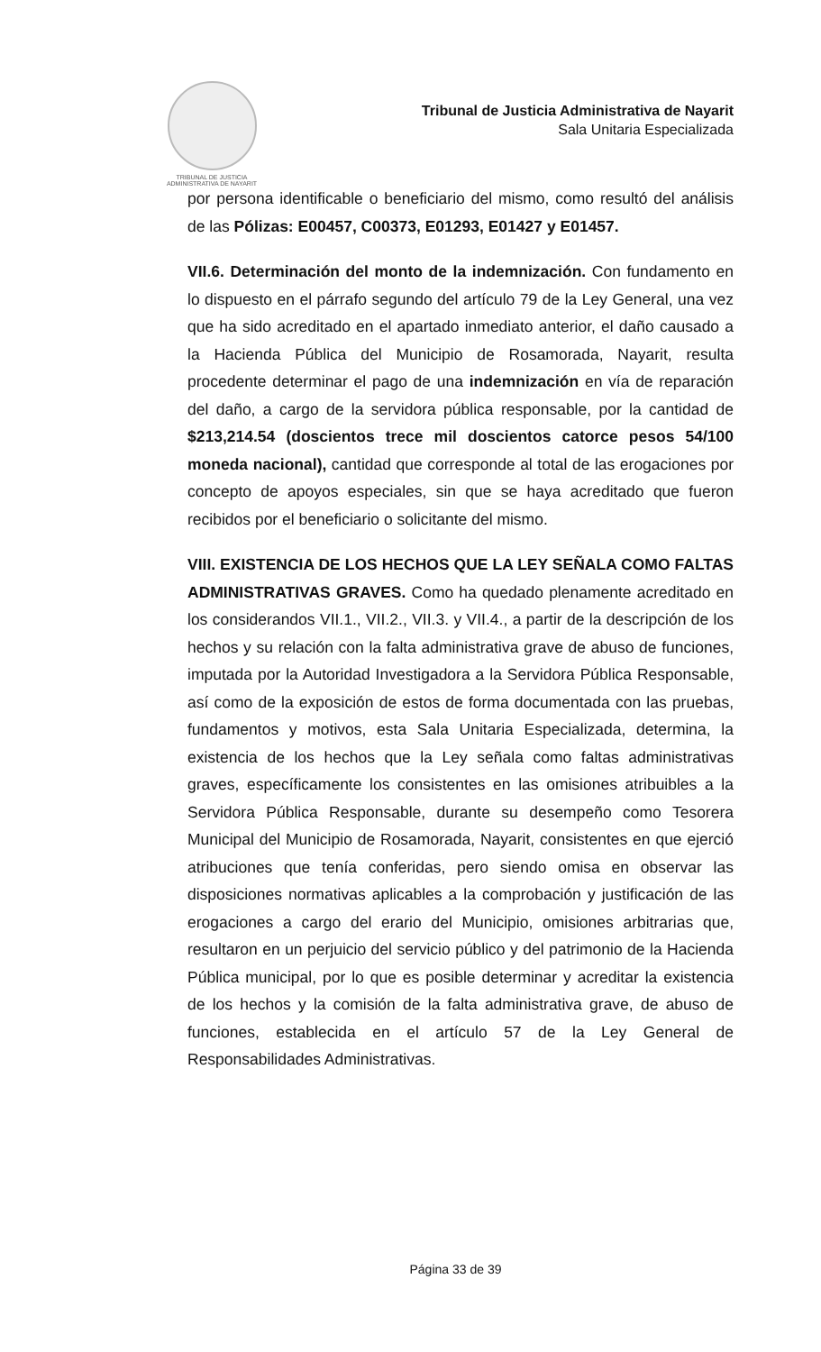TRIBUNAL DE JUSTICIA
ADMINISTRATIVA DE NAYARIT
Tribunal de Justicia Administrativa de Nayarit
Sala Unitaria Especializada
por persona identificable o beneficiario del mismo, como resultó del análisis de las Pólizas: E00457, C00373, E01293, E01427 y E01457.
VII.6. Determinación del monto de la indemnización. Con fundamento en lo dispuesto en el párrafo segundo del artículo 79 de la Ley General, una vez que ha sido acreditado en el apartado inmediato anterior, el daño causado a la Hacienda Pública del Municipio de Rosamorada, Nayarit, resulta procedente determinar el pago de una indemnización en vía de reparación del daño, a cargo de la servidora pública responsable, por la cantidad de $213,214.54 (doscientos trece mil doscientos catorce pesos 54/100 moneda nacional), cantidad que corresponde al total de las erogaciones por concepto de apoyos especiales, sin que se haya acreditado que fueron recibidos por el beneficiario o solicitante del mismo.
VIII. EXISTENCIA DE LOS HECHOS QUE LA LEY SEÑALA COMO FALTAS ADMINISTRATIVAS GRAVES. Como ha quedado plenamente acreditado en los considerandos VII.1., VII.2., VII.3. y VII.4., a partir de la descripción de los hechos y su relación con la falta administrativa grave de abuso de funciones, imputada por la Autoridad Investigadora a la Servidora Pública Responsable, así como de la exposición de estos de forma documentada con las pruebas, fundamentos y motivos, esta Sala Unitaria Especializada, determina, la existencia de los hechos que la Ley señala como faltas administrativas graves, específicamente los consistentes en las omisiones atribuibles a la Servidora Pública Responsable, durante su desempeño como Tesorera Municipal del Municipio de Rosamorada, Nayarit, consistentes en que ejerció atribuciones que tenía conferidas, pero siendo omisa en observar las disposiciones normativas aplicables a la comprobación y justificación de las erogaciones a cargo del erario del Municipio, omisiones arbitrarias que, resultaron en un perjuicio del servicio público y del patrimonio de la Hacienda Pública municipal, por lo que es posible determinar y acreditar la existencia de los hechos y la comisión de la falta administrativa grave, de abuso de funciones, establecida en el artículo 57 de la Ley General de Responsabilidades Administrativas.
Página 33 de 39